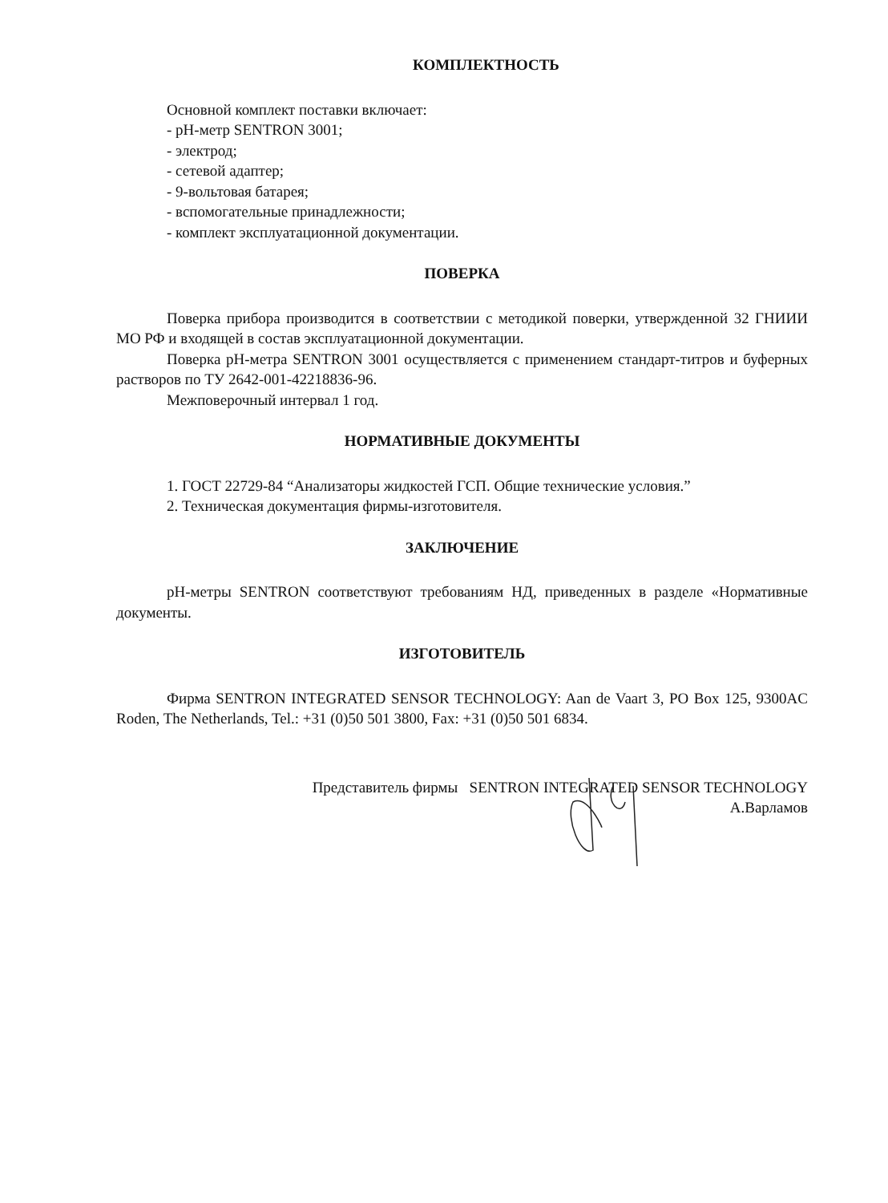КОМПЛЕКТНОСТЬ
Основной комплект поставки включает:
- рН-метр SENTRON 3001;
- электрод;
- сетевой адаптер;
- 9-вольтовая батарея;
- вспомогательные принадлежности;
- комплект эксплуатационной документации.
ПОВЕРКА
Поверка прибора производится в соответствии с методикой поверки, утвержденной 32 ГНИИИ МО РФ и входящей в состав эксплуатационной документации.
Поверка рН-метра SENTRON 3001 осуществляется с применением стандарт-титров и буферных растворов по ТУ 2642-001-42218836-96.
Межповерочный интервал 1 год.
НОРМАТИВНЫЕ ДОКУМЕНТЫ
1. ГОСТ 22729-84 “Анализаторы жидкостей ГСП. Общие технические условия.”
2. Техническая документация фирмы-изготовителя.
ЗАКЛЮЧЕНИЕ
рН-метры SENTRON соответствуют требованиям НД, приведенных в разделе «Нормативные документы.
ИЗГОТОВИТЕЛЬ
Фирма SENTRON INTEGRATED SENSOR TECHNOLOGY: Aan de Vaart 3, PO Box 125, 9300AC Roden, The Netherlands, Tel.: +31 (0)50 501 3800, Fax: +31 (0)50 501 6834.
Представитель фирмы SENTRON INTEGRATED SENSOR TECHNOLOGY
А.Варламов